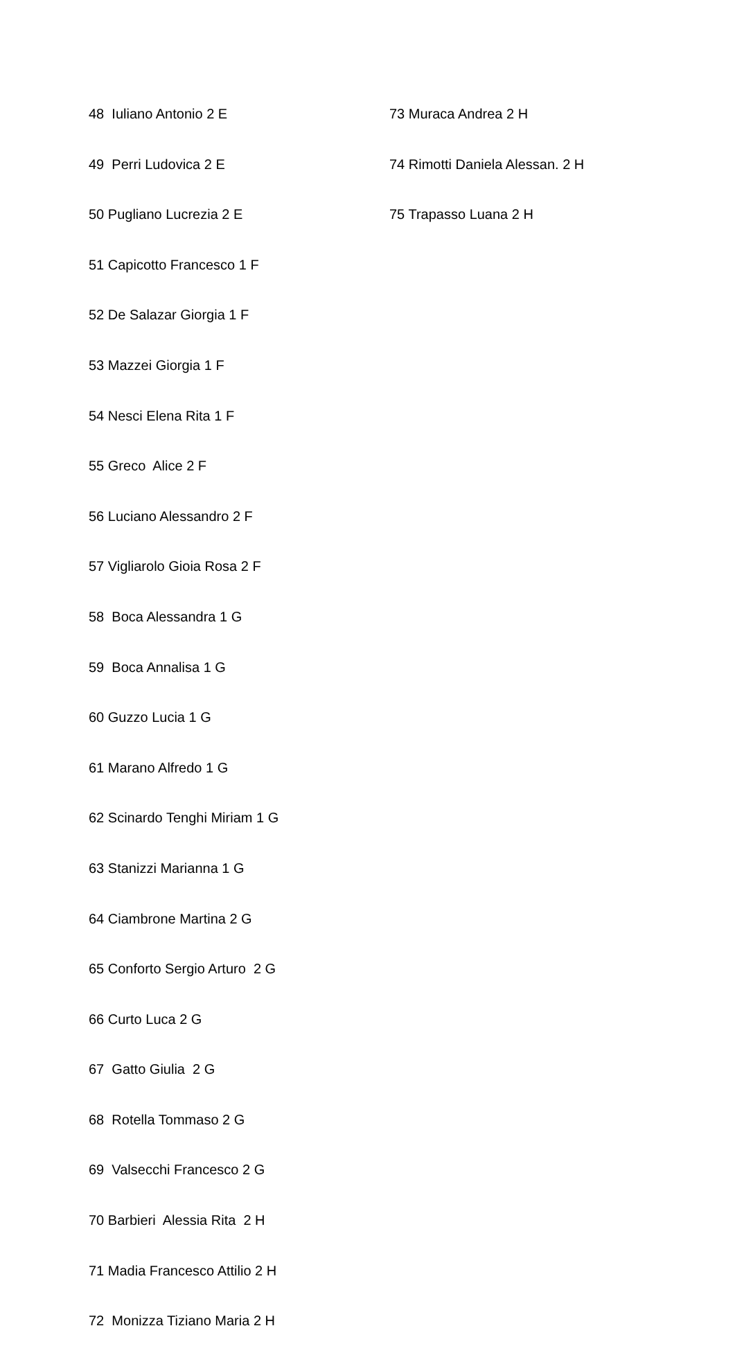48 Iuliano Antonio 2 E
49 Perri Ludovica 2 E
50 Pugliano Lucrezia 2 E
51 Capicotto Francesco 1 F
52 De Salazar Giorgia 1 F
53 Mazzei Giorgia 1 F
54 Nesci Elena Rita 1 F
55 Greco Alice 2 F
56 Luciano Alessandro 2 F
57 Vigliarolo Gioia Rosa 2 F
58 Boca Alessandra 1 G
59 Boca Annalisa 1 G
60 Guzzo Lucia 1 G
61 Marano Alfredo 1 G
62 Scinardo Tenghi Miriam 1 G
63 Stanizzi Marianna 1 G
64 Ciambrone Martina 2 G
65 Conforto Sergio Arturo 2 G
66 Curto Luca 2 G
67 Gatto Giulia 2 G
68 Rotella Tommaso 2 G
69 Valsecchi Francesco 2 G
70 Barbieri Alessia Rita 2 H
71 Madia Francesco Attilio 2 H
72 Monizza Tiziano Maria 2 H
73 Muraca Andrea 2 H
74 Rimotti Daniela Alessan. 2 H
75 Trapasso Luana 2 H